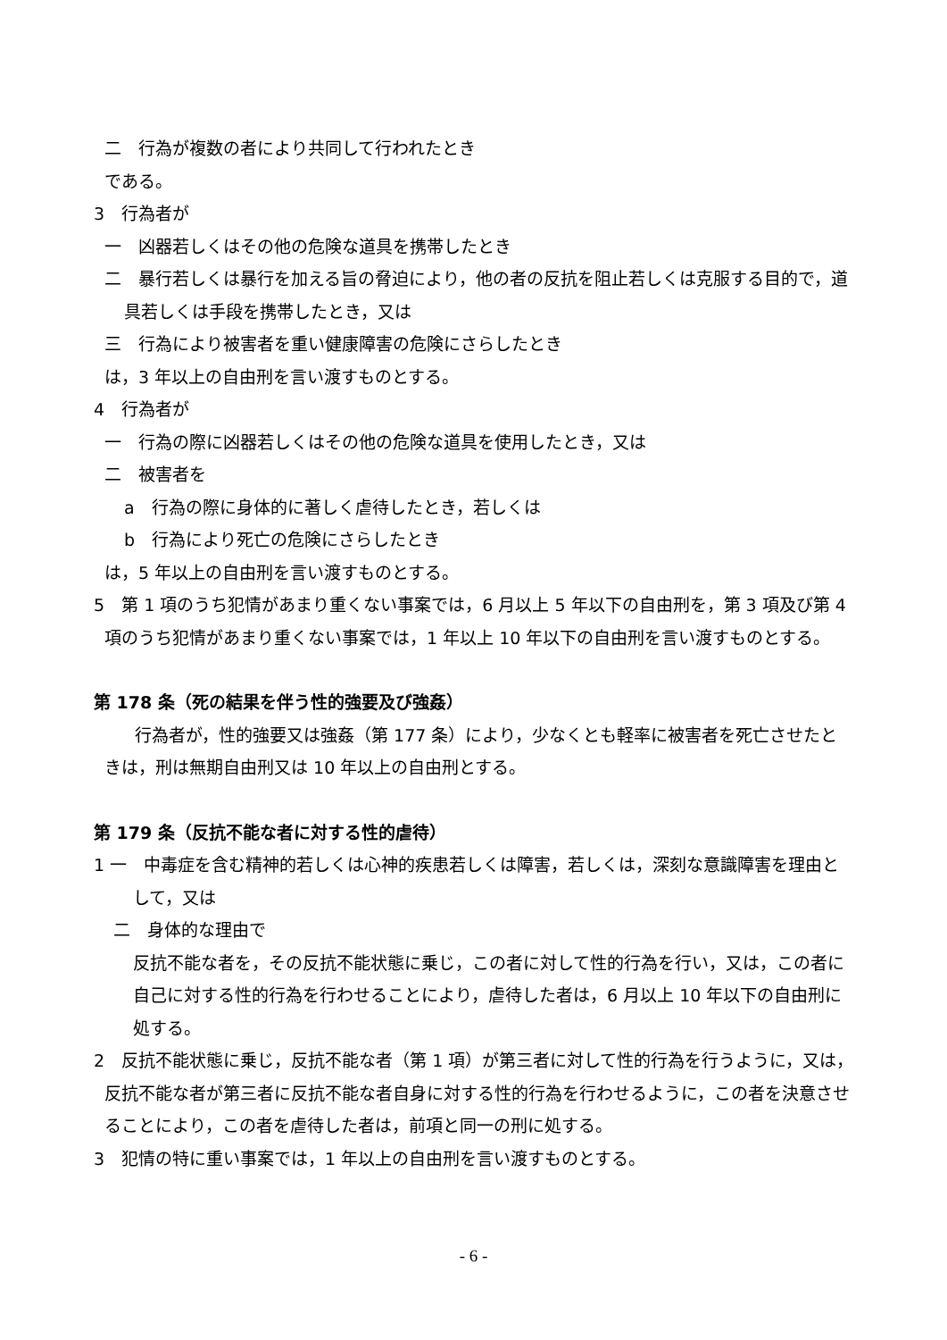二　行為が複数の者により共同して行われたとき
である。
3　行為者が
一　凶器若しくはその他の危険な道具を携帯したとき
二　暴行若しくは暴行を加える旨の脅迫により，他の者の反抗を阻止若しくは克服する目的で，道具若しくは手段を携帯したとき，又は
三　行為により被害者を重い健康障害の危険にさらしたとき
は，3 年以上の自由刑を言い渡すものとする。
4　行為者が
一　行為の際に凶器若しくはその他の危険な道具を使用したとき，又は
二　被害者を
a　行為の際に身体的に著しく虐待したとき，若しくは
b　行為により死亡の危険にさらしたとき
は，5 年以上の自由刑を言い渡すものとする。
5　第 1 項のうち犯情があまり重くない事案では，6 月以上 5 年以下の自由刑を，第 3 項及び第 4 項のうち犯情があまり重くない事案では，1 年以上 10 年以下の自由刑を言い渡すものとする。
第 178 条（死の結果を伴う性的強要及び強姦）
行為者が，性的強要又は強姦（第 177 条）により，少なくとも軽率に被害者を死亡させたときは，刑は無期自由刑又は 10 年以上の自由刑とする。
第 179 条（反抗不能な者に対する性的虐待）
1 一　中毒症を含む精神的若しくは心神的疾患若しくは障害，若しくは，深刻な意識障害を理由として，又は
二　身体的な理由で
反抗不能な者を，その反抗不能状態に乗じ，この者に対して性的行為を行い，又は，この者に自己に対する性的行為を行わせることにより，虐待した者は，6 月以上 10 年以下の自由刑に処する。
2　反抗不能状態に乗じ，反抗不能な者（第 1 項）が第三者に対して性的行為を行うように，又は，反抗不能な者が第三者に反抗不能な者自身に対する性的行為を行わせるように，この者を決意させることにより，この者を虐待した者は，前項と同一の刑に処する。
3　犯情の特に重い事案では，1 年以上の自由刑を言い渡すものとする。
- 6 -